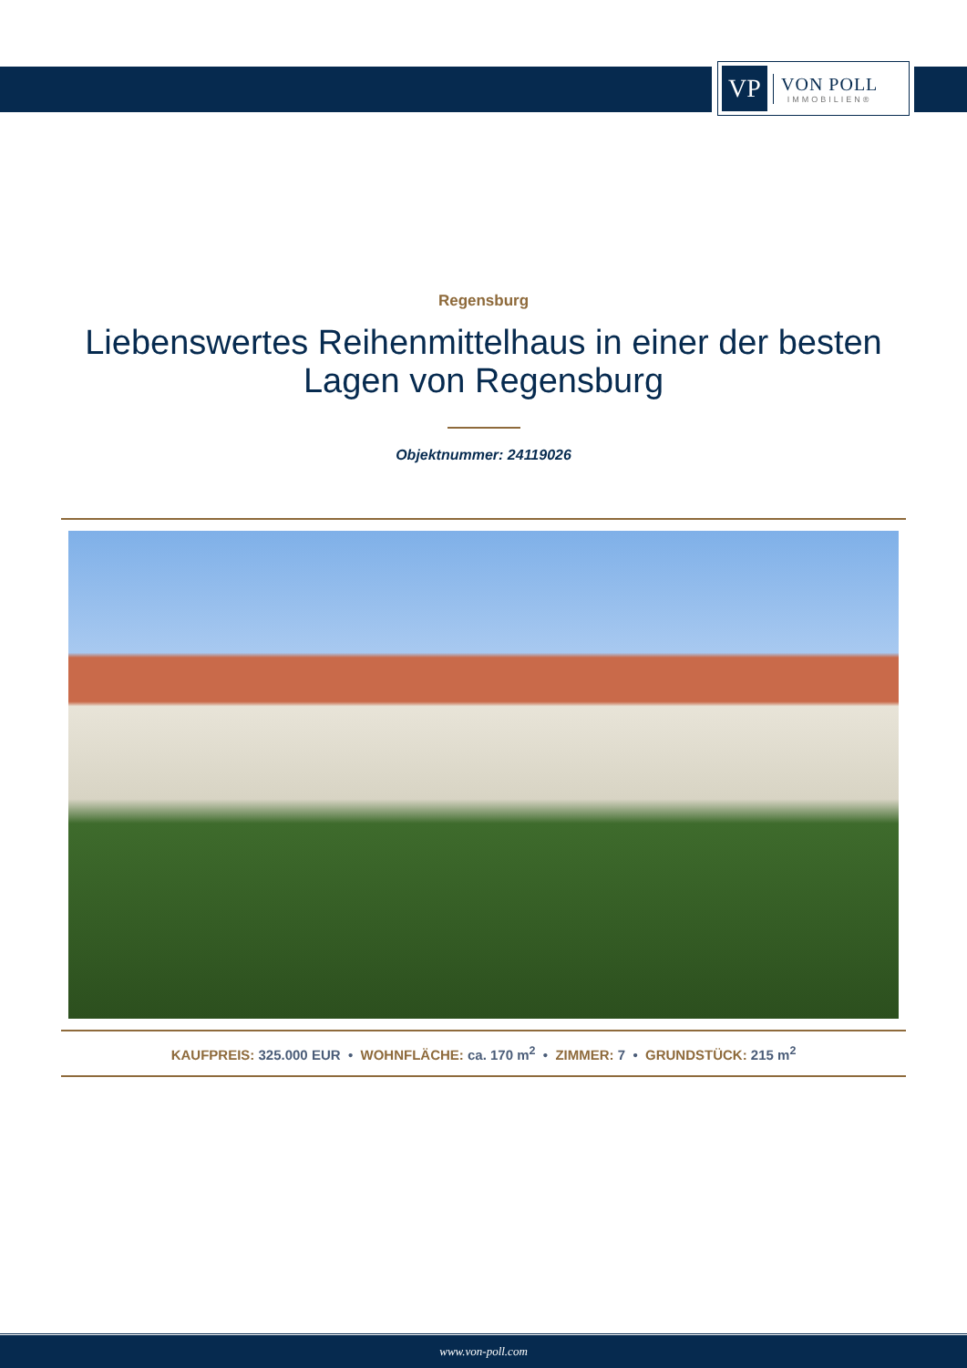VP
VON POLL
IMMOBILIEN®
Regensburg
Liebenswertes Reihenmittelhaus in einer der besten Lagen von Regensburg
Objektnummer: 24119026
KAUFPREIS: 325.000 EUR • WOHNFLÄCHE: ca. 170 m<sup>2</sup> • ZIMMER: 7 • GRUNDSTÜCK: 215 m<sup>2</sup>
www.von-poll.com